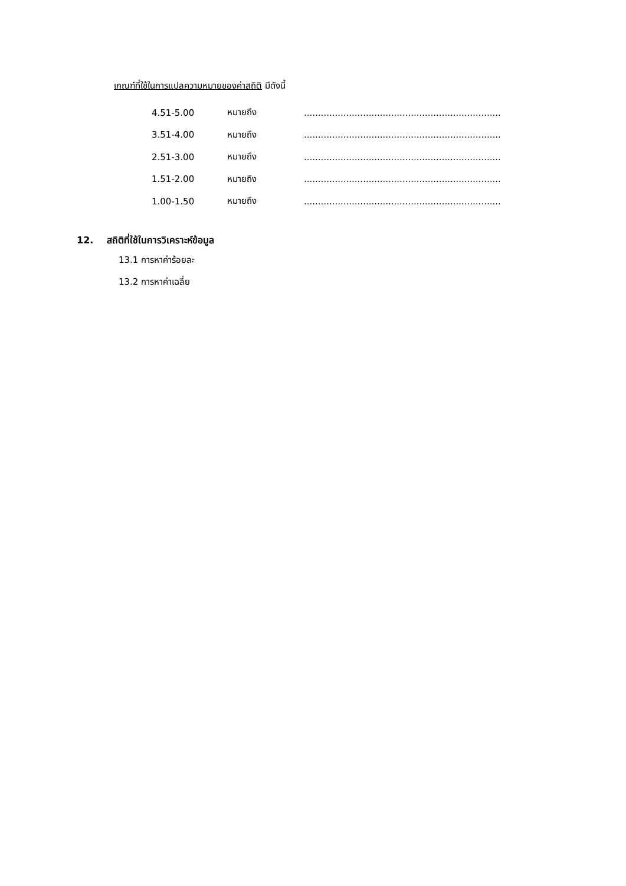เกณฑ์ที่ใช้ในการแปลความหมายของค่าสถิติ มีดังนี้
4.51-5.00 หมายถึง.........................................................................
3.51-4.00 หมายถึง.........................................................................
2.51-3.00 หมายถึง.........................................................................
1.51-2.00 หมายถึง.........................................................................
1.00-1.50 หมายถึง.........................................................................
12. สถิติที่ใช้ในการวิเคราะห์ข้อมูล
13.1 การหาค่าร้อยละ
13.2 การหาค่าเฉลี่ย